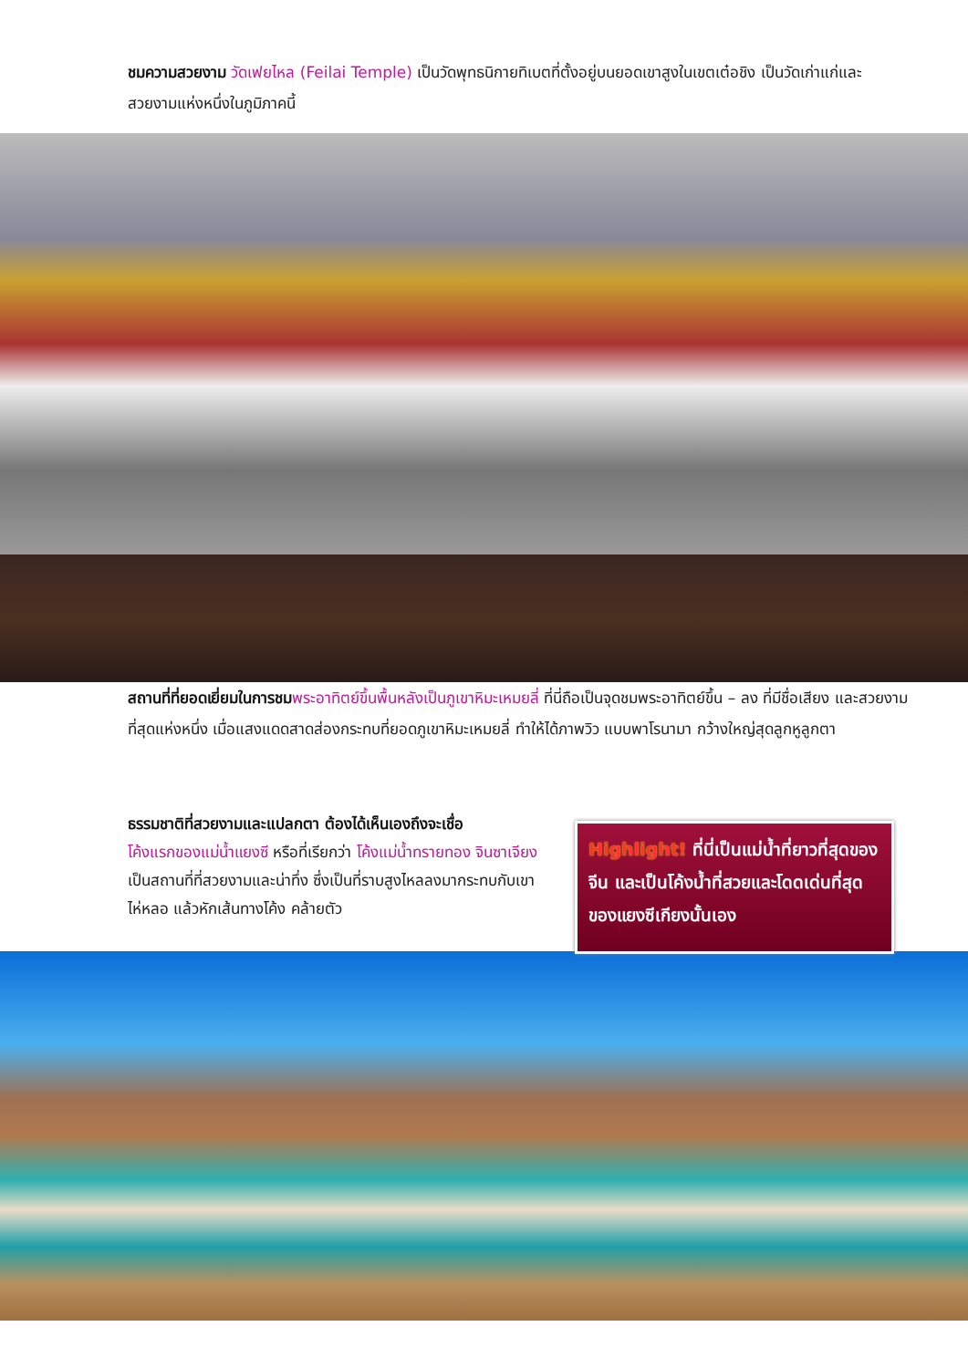ชมความสวยงาม วัดเฟยไหล (Feilai Temple) เป็นวัดพุทธนิกายทิเบตที่ตั้งอยู่บนยอดเขาสูงในเขตเต๋อชิง เป็นวัดเก่าแก่และสวยงามแห่งหนึ่งในภูมิภาคนี้
สถานที่ที่ยอดเยี่ยมในการชม พระอาทิตย์ขึ้นพื้นหลังเป็นภูเขาหิมะเหมยลี่ ที่นี่ถือเป็นจุดชมพระอาทิตย์ขึ้น – ลง ที่มีชื่อเสียง และสวยงามที่สุดแห่งหนึ่ง เมื่อแสงแดดสาดส่องกระทบที่ยอดภูเขาหิมะเหมยลี่ ทำให้ได้ภาพวิว แบบพาโรนามา กว้างใหญ่สุดลูกหูลูกตา
ธรรมชาติที่สวยงามและแปลกตา ต้องได้เห็นเองถึงจะเชื่อ
โค้งแรกของแม่น้ำแยงซี หรือที่เรียกว่า โค้งแม่น้ำทรายทอง จินซาเจียง เป็นสถานที่ที่สวยงามและน่าทึ่ง ซึ่งเป็นที่ราบสูงไหลลงมากระทบกับเขาไห่หลอ แล้วหักเส้นทางโค้ง คล้ายตัว
Highlight! ที่นี่เป็นแม่น้ำที่ยาวที่สุดของจีน และเป็นโค้งน้ำที่สวยและโดดเด่นที่สุดของแยงซีเกียงนั้นเอง